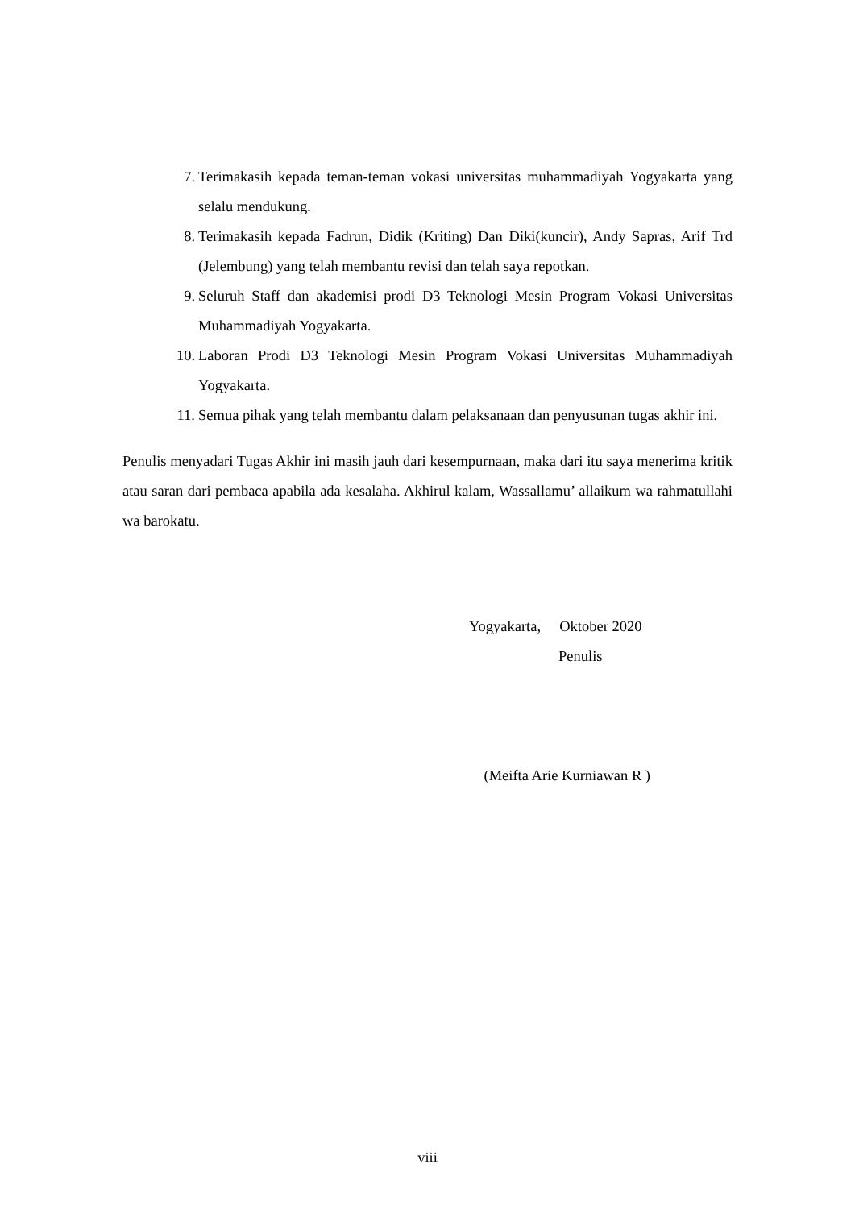7. Terimakasih kepada teman-teman vokasi universitas muhammadiyah Yogyakarta yang selalu mendukung.
8. Terimakasih kepada Fadrun, Didik (Kriting) Dan Diki(kuncir), Andy Sapras, Arif Trd (Jelembung) yang telah membantu revisi dan telah saya repotkan.
9. Seluruh Staff dan akademisi prodi D3 Teknologi Mesin Program Vokasi Universitas Muhammadiyah Yogyakarta.
10. Laboran Prodi D3 Teknologi Mesin Program Vokasi Universitas Muhammadiyah Yogyakarta.
11. Semua pihak yang telah membantu dalam pelaksanaan dan penyusunan tugas akhir ini.
Penulis menyadari Tugas Akhir ini masih jauh dari kesempurnaan, maka dari itu saya menerima kritik atau saran dari pembaca apabila ada kesalaha. Akhirul kalam, Wassallamu’ allaikum wa rahmatullahi wa barokatu.
Yogyakarta, Oktober 2020
Penulis
(Meifta Arie Kurniawan R )
viii